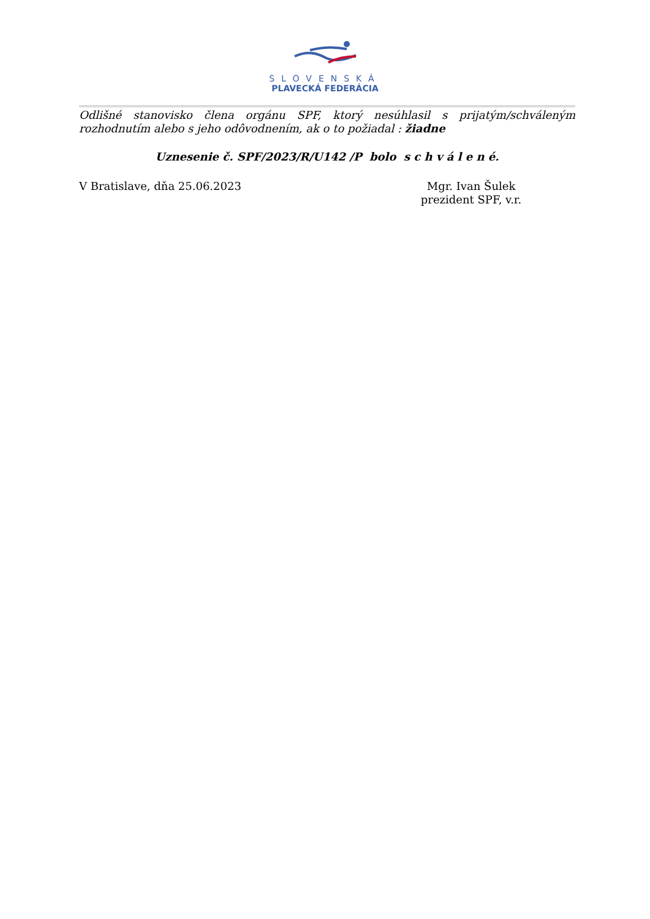SLOVENSKÁ
PLAVECKÁ FEDERÁCIA
Odlišné stanovisko člena orgánu SPF, ktorý nesúhlasil s prijatým/schváleným rozhodnutím alebo s jeho odôvodnením, ak o to požiadal : žiadne
Uznesenie č. SPF/2023/R/U142 /P bolo s c h v á l e n é.
V Bratislave, dňa 25.06.2023 Mgr. Ivan Šulek
prezident SPF, v.r.